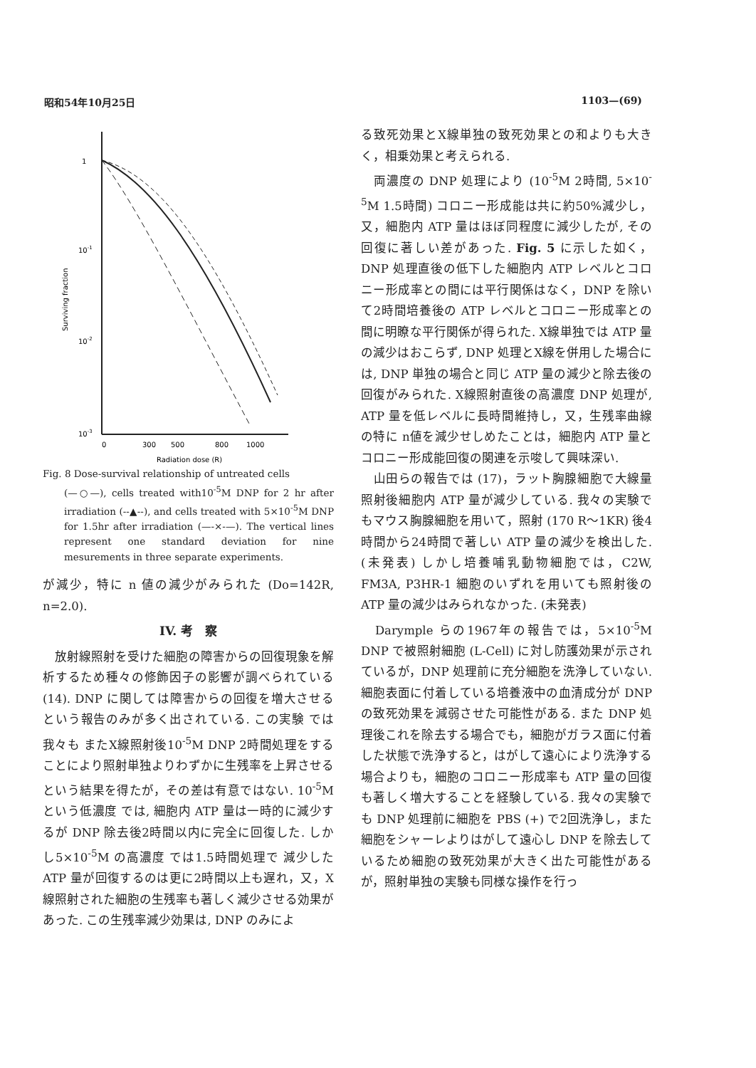昭和54年10月25日 1103—(69)
1
10-1
10-2
10-3
Surviving fraction
0
300
500
800
1000
Radiation dose (R)
Fig. 8 Dose-survival relationship of untreated cells
(—○—), cells treated with10<sup>-5</sup>M DNP for 2 hr after irradiation (--▲--), and cells treated with 5×10<sup>-5</sup>M DNP for 1.5hr after irradiation (—-×-—). The vertical lines represent one standard deviation for nine mesurements in three separate experiments.
が減少，特に n 値の減少がみられた (Do=142R, n=2.0).
IV. 考　察
　放射線照射を受けた細胞の障害からの回復現象を解析するため種々の修飾因子の影響が調べられている (14). DNP に関しては障害からの回復を増大させるという報告のみが多く出されている. この実験 では我々も またX線照射後10<sup>-5</sup>M DNP 2時間処理をすることにより照射単独よりわずかに生残率を上昇させるという結果を得たが，その差は有意ではない. 10<sup>-5</sup>M という低濃度 では, 細胞内 ATP 量は一時的に減少するが DNP 除去後2時間以内に完全に回復した. しかし5×10<sup>-5</sup>M の高濃度 では1.5時間処理で 減少した ATP 量が回復するのは更に2時間以上も遅れ，又，X線照射された細胞の生残率も著しく減少させる効果があった. この生残率減少効果は, DNP のみによ
る致死効果とX線単独の致死効果との和よりも大きく，相乗効果と考えられる.
　両濃度の DNP 処理により (10<sup>-5</sup>M 2時間, 5×10<sup>-5</sup>M 1.5時間) コロニー形成能は共に約50%減少し，又，細胞内 ATP 量はほぼ同程度に減少したが, その回復に著しい差があった. Fig. 5 に示した如く，DNP 処理直後の低下した細胞内 ATP レベルとコロニー形成率との間には平行関係はなく，DNP を除いて2時間培養後の ATP レベルとコロニー形成率との間に明瞭な平行関係が得られた. X線単独では ATP 量の減少はおこらず, DNP 処理とX線を併用した場合には, DNP 単独の場合と同じ ATP 量の減少と除去後の回復がみられた. X線照射直後の高濃度 DNP 処理が, ATP 量を低レベルに長時間維持し，又，生残率曲線の特に n値を減少せしめたことは，細胞内 ATP 量とコロニー形成能回復の関連を示唆して興味深い.
　山田らの報告では (17)，ラット胸腺細胞で大線量照射後細胞内 ATP 量が減少している. 我々の実験でもマウス胸腺細胞を用いて，照射 (170 R～1KR) 後4時間から24時間で著しい ATP 量の減少を検出した. (未発表) しかし培養哺乳動物細胞では，C2W, FM3A, P3HR-1 細胞のいずれを用いても照射後の ATP 量の減少はみられなかった. (未発表)
　Darymple らの1967年の報告では，5×10<sup>-5</sup>M DNP で被照射細胞 (L-Cell) に対し防護効果が示されているが，DNP 処理前に充分細胞を洗浄していない. 細胞表面に付着している培養液中の血清成分が DNP の致死効果を減弱させた可能性がある. また DNP 処理後これを除去する場合でも，細胞がガラス面に付着した状態で洗浄すると，はがして遠心により洗浄する場合よりも，細胞のコロニー形成率も ATP 量の回復も著しく増大することを経験している. 我々の実験でも DNP 処理前に細胞を PBS (+) で2回洗浄し，また細胞をシャーレよりはがして遠心し DNP を除去しているため細胞の致死効果が大きく出た可能性があるが，照射単独の実験も同様な操作を行っ